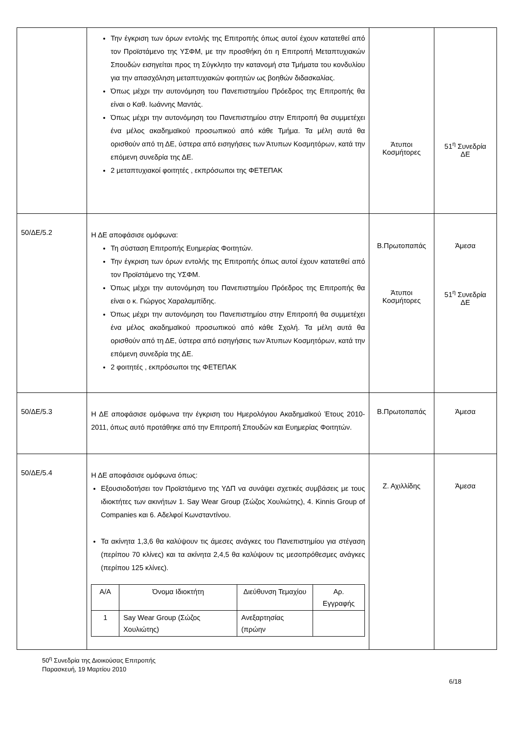| | Την έγκριση των όρων εντολής της Επιτροπής όπως αυτοί έχουν κατατεθεί από τον Προϊστάμενο της ΥΣΦΜ, με την προσθήκη ότι η Επιτροπή Μεταπτυχιακών Σπουδών εισηγείται προς τη Σύγκλητο την κατανομή στα Τμήματα του κονδυλίου για την απασχόληση μεταπτυχιακών φοιτητών ως βοηθών διδασκαλίας. Όπως μέχρι την αυτονόμηση του Πανεπιστημίου Πρόεδρος της Επιτροπής θα είναι ο Καθ. Ιωάννης Μαντάς. Όπως μέχρι την αυτονόμηση του Πανεπιστημίου στην Επιτροπή θα συμμετέχει ένα μέλος ακαδημαϊκού προσωπικού από κάθε Τμήμα. Τα μέλη αυτά θα ορισθούν από τη ΔΕ, ύστερα από εισηγήσεις των Άτυπων Κοσμητόρων, κατά την επόμενη συνεδρία της ΔΕ. 2 μεταπτυχιακοί φοιτητές , εκπρόσωποι της ΦΕΤΕΠΑΚ | Άτυποι Κοσμήτορες | 51<sup>η</sup> Συνεδρία ΔΕ |
| 50/ΔΕ/5.2 | Η ΔΕ αποφάσισε ομόφωνα: Τη σύσταση Επιτροπής Ευημερίας Φοιτητών. Την έγκριση των όρων εντολής της Επιτροπής όπως αυτοί έχουν κατατεθεί από τον Προϊστάμενο της ΥΣΦΜ. Όπως μέχρι την αυτονόμηση του Πανεπιστημίου Πρόεδρος της Επιτροπής θα είναι ο κ. Γιώργος Χαραλαμπίδης. Όπως μέχρι την αυτονόμηση του Πανεπιστημίου στην Επιτροπή θα συμμετέχει ένα μέλος ακαδημαϊκού προσωπικού από κάθε Σχολή. Τα μέλη αυτά θα ορισθούν από τη ΔΕ, ύστερα από εισηγήσεις των Άτυπων Κοσμητόρων, κατά την επόμενη συνεδρία της ΔΕ. 2 φοιτητές , εκπρόσωποι της ΦΕΤΕΠΑΚ | Β.Πρωτοπαπάς Άτυποι Κοσμήτορες | Άμεσα 51<sup>η</sup> Συνεδρία ΔΕ |
| 50/ΔΕ/5.3 | Η ΔΕ αποφάσισε ομόφωνα την έγκριση του Ημερολόγιου Ακαδημαϊκού Έτους 2010-2011, όπως αυτό προτάθηκε από την Επιτροπή Σπουδών και Ευημερίας Φοιτητών. | Β.Πρωτοπαπάς | Άμεσα |
| 50/ΔΕ/5.4 | Η ΔΕ αποφάσισε ομόφωνα όπως: Εξουσιοδοτήσει τον Προϊστάμενο της ΥΔΠ να συνάψει σχετικές συμβάσεις με τους ιδιοκτήτες των ακινήτων 1. Say Wear Group (Σώζος Χουλιώτης), 4. Kinnis Group of Companies και 6. Αδελφοί Κωνσταντίνου. Τα ακίνητα 1,3,6 θα καλύψουν τις άμεσες ανάγκες του Πανεπιστημίου για στέγαση (περίπου 70 κλίνες) και τα ακίνητα 2,4,5 θα καλύψουν τις μεσοπρόθεσμες ανάγκες (περίπου 125 κλίνες). / Α/Α / Όνομα Ιδιοκτήτη / Διεύθυνση Τεμαχίου / Αρ. Εγγραφής / / 1 / Say Wear Group (Σώζος Χουλιώτης) / Ανεξαρτησίας (πρώην / / | Ζ. Αχιλλίδης | Άμεσα |
50<sup>η</sup> Συνεδρία της Διοικούσας Επιτροπής
Παρασκευή, 19 Μαρτίου 2010
6/18